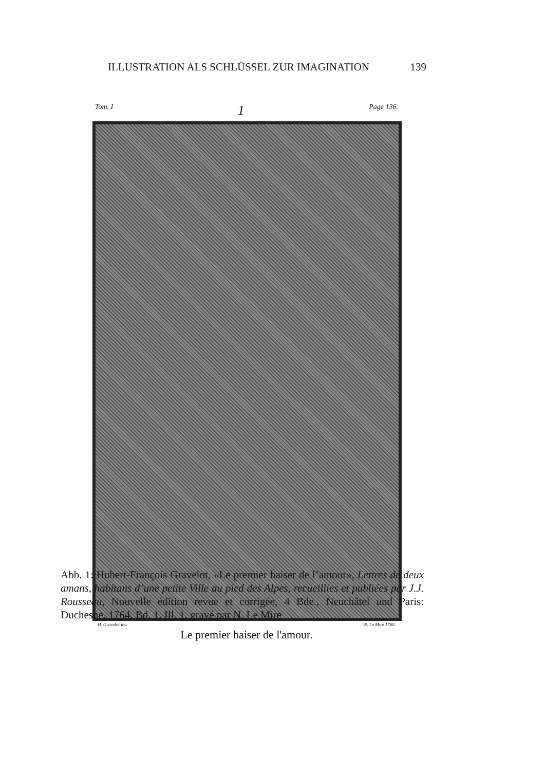ILLUSTRATION ALS SCHLÜSSEL ZUR IMAGINATION 139
Tom. I 1 Page 136.
H. Gravelot inv. N. Le Mire 1760.
Le premier baiser de l'amour.
Abb. 1: Hubert-François Gravelot, «Le premier baiser de l’amour», Lettres de deux amans, habitans d’une petite Ville au pied des Alpes, recueillies et publiées par J.J. Rousseau, Nouvelle édition revue et corrigée, 4 Bde., Neuchâtel und Paris: Duchesne, 1764, Bd. 1, Ill. 1, gravé par N. Le Mire